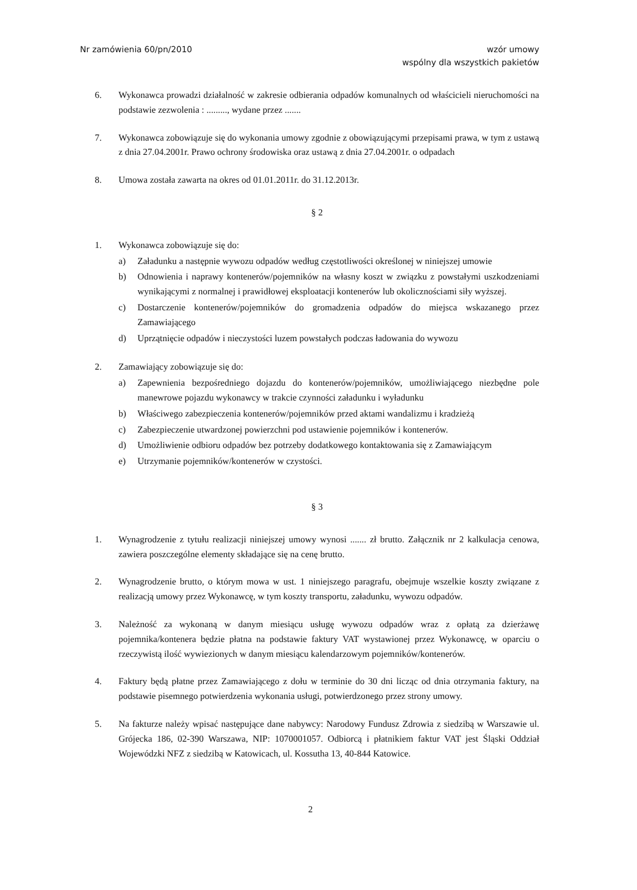Nr zamówienia 60/pn/2010 wzór umowy
wspólny dla wszystkich pakietów
6. Wykonawca prowadzi działalność w zakresie odbierania odpadów komunalnych od właścicieli nieruchomości na podstawie zezwolenia : ........., wydane przez .......
7. Wykonawca zobowiązuje się do wykonania umowy zgodnie z obowiązującymi przepisami prawa, w tym z ustawą z dnia 27.04.2001r. Prawo ochrony środowiska oraz ustawą z dnia 27.04.2001r. o odpadach
8. Umowa została zawarta na okres od 01.01.2011r. do 31.12.2013r.
§ 2
1. Wykonawca zobowiązuje się do:
a) Załadunku a następnie wywozu odpadów według częstotliwości określonej w niniejszej umowie
b) Odnowienia i naprawy kontenerów/pojemników na własny koszt w związku z powstałymi uszkodzeniami wynikającymi z normalnej i prawidłowej eksploatacji kontenerów lub okolicznościami siły wyższej.
c) Dostarczenie kontenerów/pojemników do gromadzenia odpadów do miejsca wskazanego przez Zamawiającego
d) Uprzątnięcie odpadów i nieczystości luzem powstałych podczas ładowania do wywozu
2. Zamawiający zobowiązuje się do:
a) Zapewnienia bezpośredniego dojazdu do kontenerów/pojemników, umożliwiającego niezbędne pole manewrowe pojazdu wykonawcy w trakcie czynności załadunku i wyładunku
b) Właściwego zabezpieczenia kontenerów/pojemników przed aktami wandalizmu i kradzieżą
c) Zabezpieczenie utwardzonej powierzchni pod ustawienie pojemników i kontenerów.
d) Umożliwienie odbioru odpadów bez potrzeby dodatkowego kontaktowania się z Zamawiającym
e) Utrzymanie pojemników/kontenerów w czystości.
§ 3
1. Wynagrodzenie z tytułu realizacji niniejszej umowy wynosi ....... zł brutto. Załącznik nr 2 kalkulacja cenowa, zawiera poszczególne elementy składające się na cenę brutto.
2. Wynagrodzenie brutto, o którym mowa w ust. 1 niniejszego paragrafu, obejmuje wszelkie koszty związane z realizacją umowy przez Wykonawcę, w tym koszty transportu, załadunku, wywozu odpadów.
3. Należność za wykonaną w danym miesiącu usługę wywozu odpadów wraz z opłatą za dzierżawę pojemnika/kontenera będzie płatna na podstawie faktury VAT wystawionej przez Wykonawcę, w oparciu o rzeczywistą ilość wywiezionych w danym miesiącu kalendarzowym pojemników/kontenerów.
4. Faktury będą płatne przez Zamawiającego z dołu w terminie do 30 dni licząc od dnia otrzymania faktury, na podstawie pisemnego potwierdzenia wykonania usługi, potwierdzonego przez strony umowy.
5. Na fakturze należy wpisać następujące dane nabywcy: Narodowy Fundusz Zdrowia z siedzibą w Warszawie ul. Grójecka 186, 02-390 Warszawa, NIP: 1070001057. Odbiorcą i płatnikiem faktur VAT jest Śląski Oddział Wojewódzki NFZ z siedzibą w Katowicach, ul. Kossutha 13, 40-844 Katowice.
2